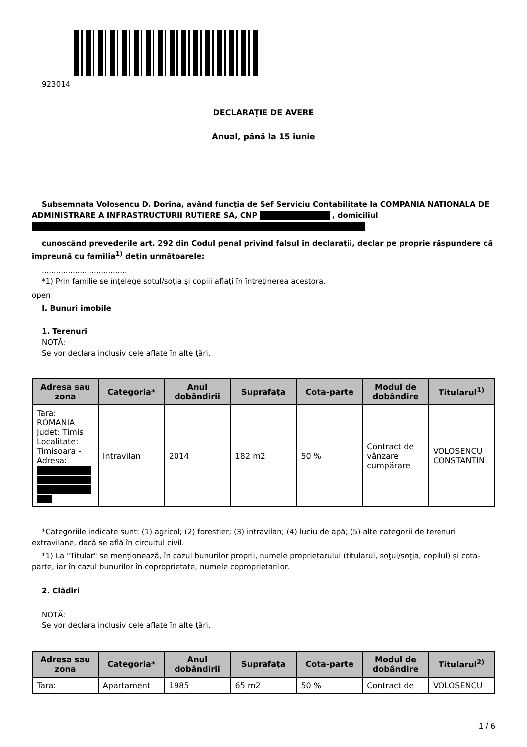923014
DECLARAŢIE DE AVERE
Anual, până la 15 iunie
Subsemnata Volosencu D. Dorina, având funcţia de Sef Serviciu Contabilitate la COMPANIA NATIONALA DE ADMINISTRARE A INFRASTRUCTURII RUTIERE SA, CNP , domiciliul
cunoscând prevederile art. 292 din Codul penal privind falsul în declaraţii, declar pe proprie răspundere că împreună cu familia<sup>1)</sup> deţin următoarele:
....................................
*1) Prin familie se înţelege soţul/soţia şi copiii aflaţi în întreţinerea acestora.
open
I. Bunuri imobile
1. Terenuri
NOTĂ:
Se vor declara inclusiv cele aflate în alte ţări.
| Adresa sau zona | Categoria* | Anul dobândirii | Suprafaţa | Cota-parte | Modul de dobândire | Titularul<sup>1)</sup> |
| --- | --- | --- | --- | --- | --- | --- |
| Tara: ROMANIA Judet: Timis Localitate: Timisoara - Adresa: | Intravilan | 2014 | 182 m2 | 50 % | Contract de vânzare cumpărare | VOLOSENCU CONSTANTIN |
*Categoriile indicate sunt: (1) agricol; (2) forestier; (3) intravilan; (4) luciu de apă; (5) alte categorii de terenuri extravilane, dacă se află în circuitul civil.
*1) La "Titular" se menţionează, în cazul bunurilor proprii, numele proprietarului (titularul, soţul/soţia, copilul) și cota-parte, iar în cazul bunurilor în coproprietate, numele coproprietarilor.
2. Clădiri
NOTĂ:
Se vor declara inclusiv cele aflate în alte ţări.
| Adresa sau zona | Categoria* | Anul dobândirii | Suprafaţa | Cota-parte | Modul de dobândire | Titularul<sup>2)</sup> |
| --- | --- | --- | --- | --- | --- | --- |
| Tara: | Apartament | 1985 | 65 m2 | 50 % | Contract de | VOLOSENCU |
1 / 6